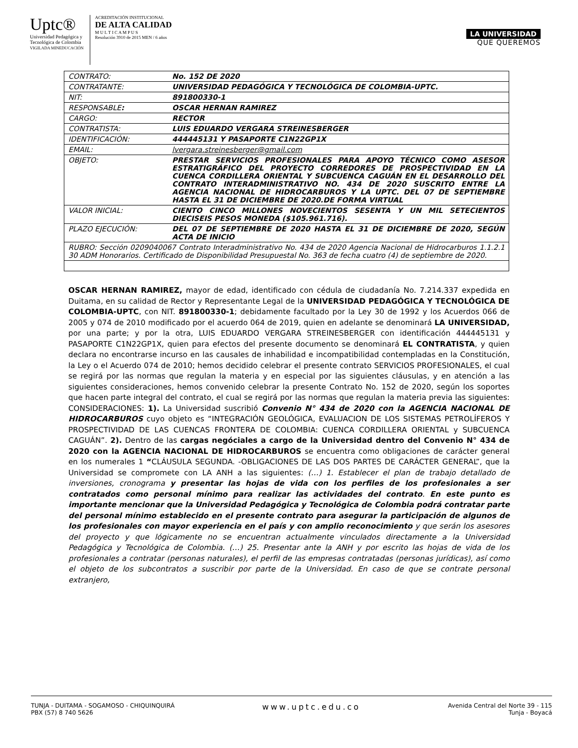Uptc®
Universidad Pedagógica y
Tecnológica de Colombia
VIGILADA MINEDUCACIÓN
ACREDITACIÓN INSTITUCIONAL
DE ALTA CALIDAD
M U L T I C A M P U S
Resolución 3910 de 2015 MEN / 6 años
LA UNIVERSIDAD
QUE QUEREMOS
| CONTRATO: | No. 152 DE 2020 |
| CONTRATANTE: | UNIVERSIDAD PEDAGÓGICA Y TECNOLÓGICA DE COLOMBIA-UPTC. |
| NIT: | 891800330-1 |
| RESPONSABLE : | OSCAR HERNAN RAMIREZ |
| CARGO: | RECTOR |
| CONTRATISTA: | LUIS EDUARDO VERGARA STREINESBERGER |
| IDENTIFICACIÓN: | 444445131 Y PASAPORTE C1N22GP1X |
| EMAIL: | lvergara.streinesberger@gmail.com |
| OBJETO: | PRESTAR SERVICIOS PROFESIONALES PARA APOYO TÉCNICO COMO ASESOR ESTRATIGRÁFICO DEL PROYECTO CORREDORES DE PROSPECTIVIDAD EN LA CUENCA CORDILLERA ORIENTAL Y SUBCUENCA CAGUÁN EN EL DESARROLLO DEL CONTRATO INTERADMINISTRATIVO NO. 434 DE 2020 SUSCRITO ENTRE LA AGENCIA NACIONAL DE HIDROCARBUROS Y LA UPTC. DEL 07 DE SEPTIEMBRE HASTA EL 31 DE DICIEMBRE DE 2020.DE FORMA VIRTUAL |
| VALOR INICIAL: | CIENTO CINCO MILLONES NOVECIENTOS SESENTA Y UN MIL SETECIENTOS DIECISEIS PESOS MONEDA ($105.961.716). |
| PLAZO EJECUCIÓN: | DEL 07 DE SEPTIEMBRE DE 2020 HASTA EL 31 DE DICIEMBRE DE 2020, SEGÚN ACTA DE INICIO |
| RUBRO: Sección 0209040067 Contrato Interadministrativo No. 434 de 2020 Agencia Nacional de Hidrocarburos 1.1.2.1 30 ADM Honorarios. Certificado de Disponibilidad Presupuestal No. 363 de fecha cuatro (4) de septiembre de 2020. | |
OSCAR HERNAN RAMIREZ, mayor de edad, identificado con cédula de ciudadanía No. 7.214.337 expedida en Duitama, en su calidad de Rector y Representante Legal de la UNIVERSIDAD PEDAGÓGICA Y TECNOLÓGICA DE COLOMBIA-UPTC, con NIT. 891800330-1; debidamente facultado por la Ley 30 de 1992 y los Acuerdos 066 de 2005 y 074 de 2010 modificado por el acuerdo 064 de 2019, quien en adelante se denominará LA UNIVERSIDAD, por una parte; y por la otra, LUIS EDUARDO VERGARA STREINESBERGER con identificación 444445131 y PASAPORTE C1N22GP1X, quien para efectos del presente documento se denominará EL CONTRATISTA, y quien declara no encontrarse incurso en las causales de inhabilidad e incompatibilidad contempladas en la Constitución, la Ley o el Acuerdo 074 de 2010; hemos decidido celebrar el presente contrato SERVICIOS PROFESIONALES, el cual se regirá por las normas que regulan la materia y en especial por las siguientes cláusulas, y en atención a las siguientes consideraciones, hemos convenido celebrar la presente Contrato No. 152 de 2020, según los soportes que hacen parte integral del contrato, el cual se regirá por las normas que regulan la materia previa las siguientes: CONSIDERACIONES: 1). La Universidad suscribió Convenio N° 434 de 2020 con la AGENCIA NACIONAL DE HIDROCARBUROS cuyo objeto es “INTEGRACIÓN GEOLÓGICA, EVALUACION DE LOS SISTEMAS PETROLÍFEROS Y PROSPECTIVIDAD DE LAS CUENCAS FRONTERA DE COLOMBIA: CUENCA CORDILLERA ORIENTAL y SUBCUENCA CAGUÁN”. 2). Dentro de las cargas negóciales a cargo de la Universidad dentro del Convenio N° 434 de 2020 con la AGENCIA NACIONAL DE HIDROCARBUROS se encuentra como obligaciones de carácter general en los numerales 1 “CLÁUSULA SEGUNDA. -OBLIGACIONES DE LAS DOS PARTES DE CARÁCTER GENERAL”, que la Universidad se compromete con LA ANH a las siguientes: (…) 1. Establecer el plan de trabajo detallado de inversiones, cronograma y presentar las hojas de vida con los perfiles de los profesionales a ser contratados como personal mínimo para realizar las actividades del contrato. En este punto es importante mencionar que la Universidad Pedagógica y Tecnológica de Colombia podrá contratar parte del personal mínimo establecido en el presente contrato para asegurar la participación de algunos de los profesionales con mayor experiencia en el país y con amplio reconocimiento y que serán los asesores del proyecto y que lógicamente no se encuentran actualmente vinculados directamente a la Universidad Pedagógica y Tecnológica de Colombia. (…) 25. Presentar ante la ANH y por escrito las hojas de vida de los profesionales a contratar (personas naturales), el perfil de las empresas contratadas (personas jurídicas), así como el objeto de los subcontratos a suscribir por parte de la Universidad. En caso de que se contrate personal extranjero,
TUNJA - DUITAMA - SOGAMOSO - CHIQUINQUIRÁ
PBX (57) 8 740 5626
www.uptc.edu.co
Avenida Central del Norte 39 - 115
Tunja - Boyacá